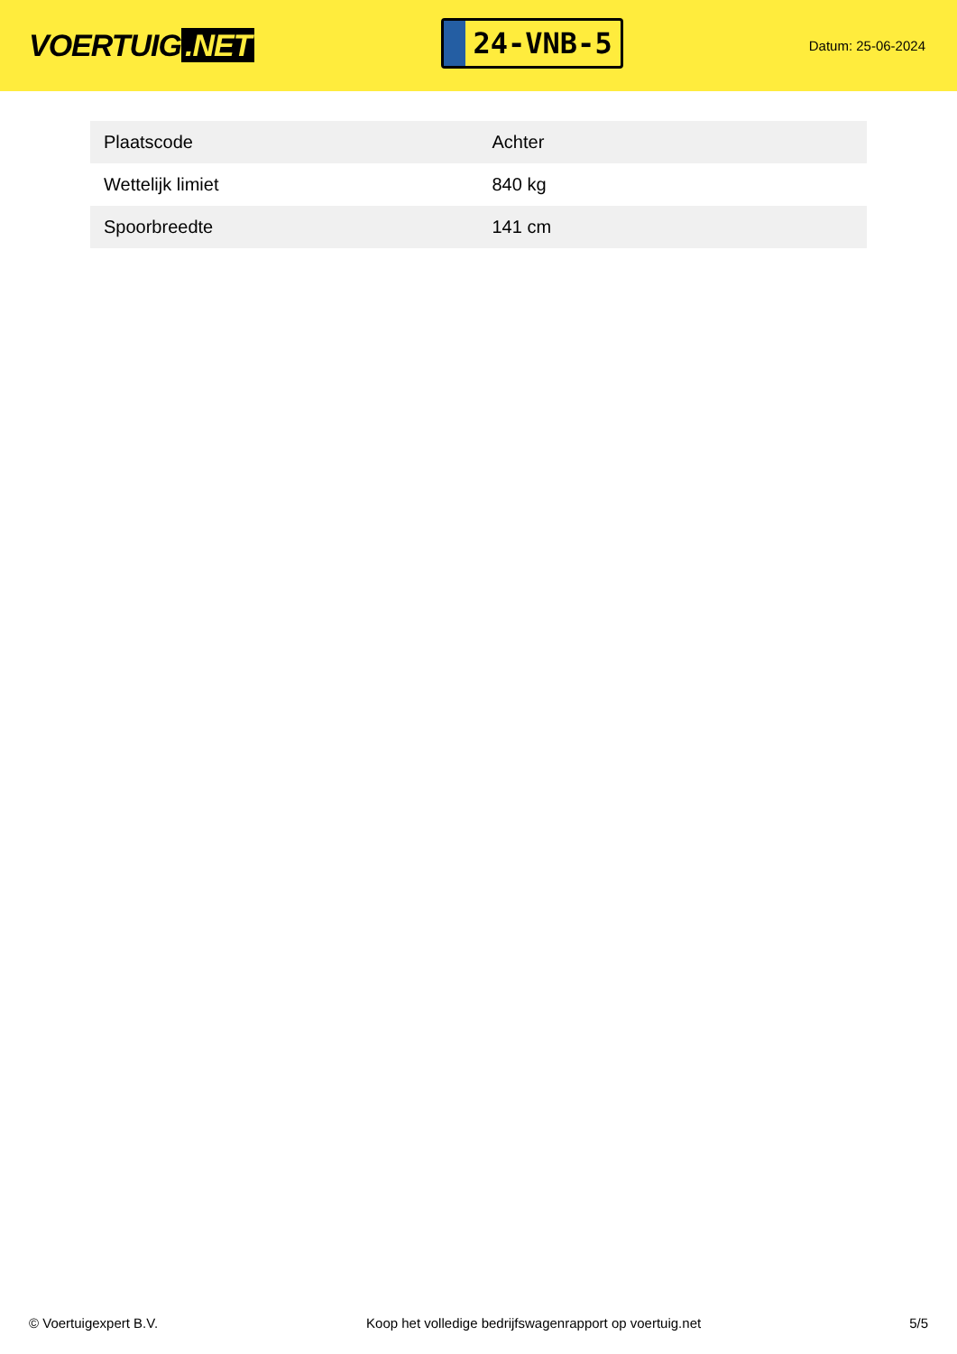VOERTUIG.NET
24-VNB-5
Datum: 25-06-2024
| Plaatscode | Achter |
| Wettelijk limiet | 840 kg |
| Spoorbreedte | 141 cm |
© Voertuigexpert B.V. Koop het volledige bedrijfswagenrapport op voertuig.net 5/5